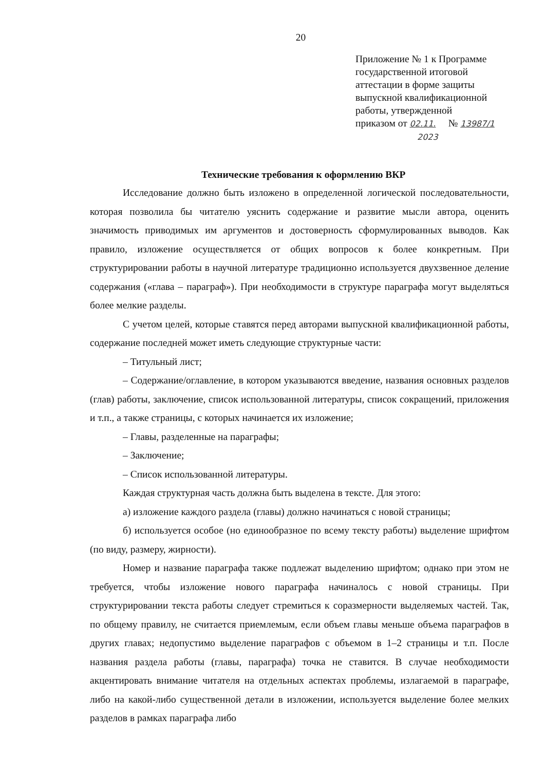20
Приложение № 1 к Программе
государственной итоговой
аттестации в форме защиты
выпускной квалификационной
работы, утвержденной
приказом от 02.11. № 13987/1
2023
Технические требования к оформлению ВКР
Исследование должно быть изложено в определенной логической последовательности, которая позволила бы читателю уяснить содержание и развитие мысли автора, оценить значимость приводимых им аргументов и достоверность сформулированных выводов. Как правило, изложение осуществляется от общих вопросов к более конкретным. При структурировании работы в научной литературе традиционно используется двухзвенное деление содержания («глава – параграф»). При необходимости в структуре параграфа могут выделяться более мелкие разделы.
С учетом целей, которые ставятся перед авторами выпускной квалификационной работы, содержание последней может иметь следующие структурные части:
– Титульный лист;
– Содержание/оглавление, в котором указываются введение, названия основных разделов (глав) работы, заключение, список использованной литературы, список сокращений, приложения и т.п., а также страницы, с которых начинается их изложение;
– Главы, разделенные на параграфы;
– Заключение;
– Список использованной литературы.
Каждая структурная часть должна быть выделена в тексте. Для этого:
а) изложение каждого раздела (главы) должно начинаться с новой страницы;
б) используется особое (но единообразное по всему тексту работы) выделение шрифтом (по виду, размеру, жирности).
Номер и название параграфа также подлежат выделению шрифтом; однако при этом не требуется, чтобы изложение нового параграфа начиналось с новой страницы. При структурировании текста работы следует стремиться к соразмерности выделяемых частей. Так, по общему правилу, не считается приемлемым, если объем главы меньше объема параграфов в других главах; недопустимо выделение параграфов с объемом в 1–2 страницы и т.п. После названия раздела работы (главы, параграфа) точка не ставится. В случае необходимости акцентировать внимание читателя на отдельных аспектах проблемы, излагаемой в параграфе, либо на какой-либо существенной детали в изложении, используется выделение более мелких разделов в рамках параграфа либо